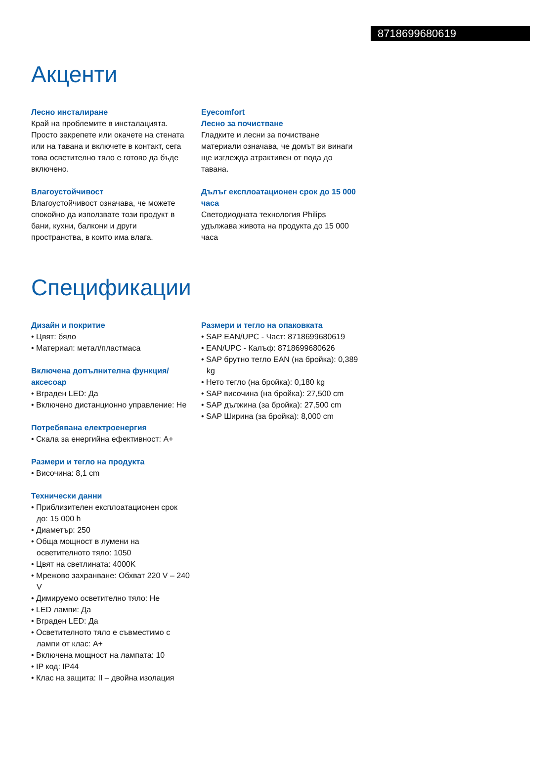8718699680619
Акценти
Лесно инсталиране
Край на проблемите в инсталацията. Просто закрепете или окачете на стената или на тавана и включете в контакт, сега това осветително тяло е готово да бъде включено.
Влагоустойчивост
Влагоустойчивост означава, че можете спокойно да използвате този продукт в бани, кухни, балкони и други пространства, в които има влага.
Eyecomfort
Лесно за почистване
Гладките и лесни за почистване материали означава, че домът ви винаги ще изглежда атрактивен от пода до тавана.
Дълъг експлоатационен срок до 15 000 часа
Светодиодната технология Philips удължава живота на продукта до 15 000 часа
Спецификации
Дизайн и покритие
• Цвят: бяло
• Материал: метал/пластмаса
Включена допълнителна функция/ аксесоар
• Вграден LED: Да
• Включено дистанционно управление: Не
Потребявана електроенергия
• Скала за енергийна ефективност: A+
Размери и тегло на продукта
• Височина: 8,1 cm
Технически данни
• Приблизителен експлоатационен срок до: 15 000 h
• Диаметър: 250
• Обща мощност в лумени на осветителното тяло: 1050
• Цвят на светлината: 4000K
• Мрежово захранване: Обхват 220 V – 240 V
• Димируемо осветително тяло: Не
• LED лампи: Да
• Вграден LED: Да
• Осветителното тяло е съвместимо с лампи от клас: A+
• Включена мощност на лампата: 10
• IP код: IP44
• Клас на защита: II – двойна изолация
Размери и тегло на опаковката
• SAP EAN/UPC - Част: 8718699680619
• EAN/UPC - Калъф: 8718699680626
• SAP брутно тегло EAN (на бройка): 0,389 kg
• Нето тегло (на бройка): 0,180 kg
• SAP височина (на бройка): 27,500 cm
• SAP дължина (за бройка): 27,500 cm
• SAP Ширина (за бройка): 8,000 cm